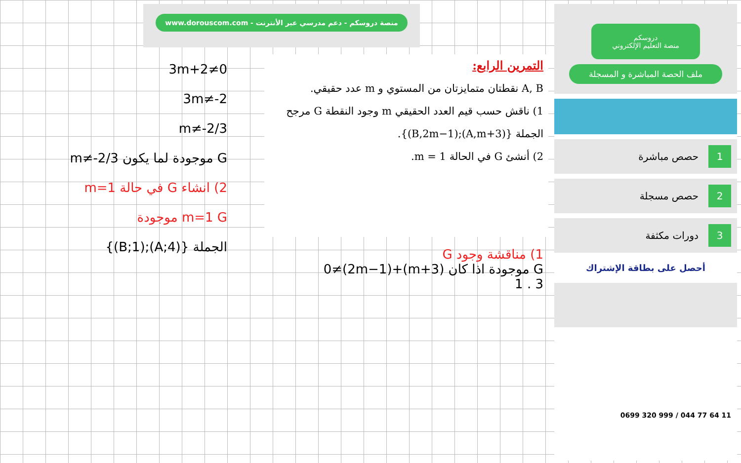www.dorouscom.com - منصة دروسكم - دعم مدرسي عبر الأنترنت
3m+2≠0
3m≠-2
m≠-2/3
G موجودة لما يكون m≠-2/3
2) انشاء G في حالة m=1
m=1 G موجودة
الجملة {(A;4);(B;1)}
التمرين الرابع:
A, B نقطتان متمايزتان من المستوي و m عدد حقيقي.
1) ناقش حسب قيم العدد الحقيقي m وجود النقطة G مرجح الجملة {(A,m+3);(B,2m−1)}.
2) أنشئ G في الحالة m = 1.
1) مناقشة وجود G
G موجودة اذا كان (m+3)+(2m−1)≠0
3 . 1
دروسكم
منصة التعليم الإلكتروني
ملف الحصة المباشرة و المسجلة
1
حصص مباشرة
2
حصص مسجلة
3
دورات مكثفة
أحصل على بطاقة الإشتراك
0699 320 999 / 044 77 64 11